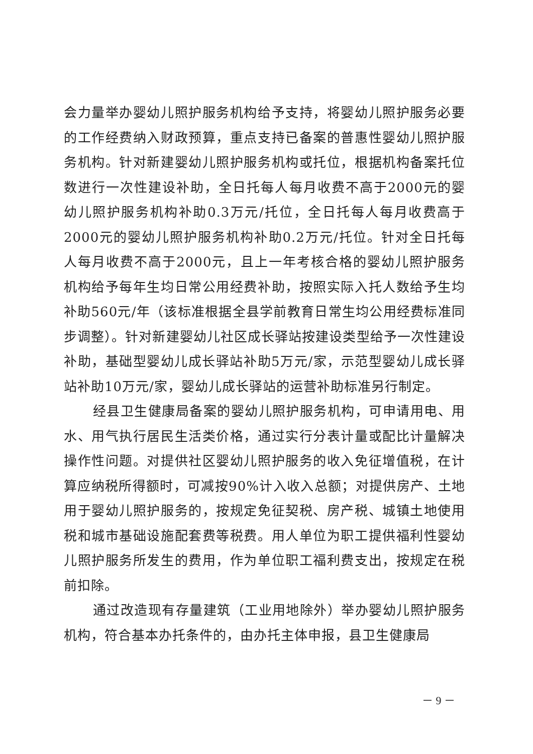会力量举办婴幼儿照护服务机构给予支持，将婴幼儿照护服务必要的工作经费纳入财政预算，重点支持已备案的普惠性婴幼儿照护服务机构。针对新建婴幼儿照护服务机构或托位，根据机构备案托位数进行一次性建设补助，全日托每人每月收费不高于2000元的婴幼儿照护服务机构补助0.3万元/托位，全日托每人每月收费高于2000元的婴幼儿照护服务机构补助0.2万元/托位。针对全日托每人每月收费不高于2000元，且上一年考核合格的婴幼儿照护服务机构给予每年生均日常公用经费补助，按照实际入托人数给予生均补助560元/年（该标准根据全县学前教育日常生均公用经费标准同步调整）。针对新建婴幼儿社区成长驿站按建设类型给予一次性建设补助，基础型婴幼儿成长驿站补助5万元/家，示范型婴幼儿成长驿站补助10万元/家，婴幼儿成长驿站的运营补助标准另行制定。
经县卫生健康局备案的婴幼儿照护服务机构，可申请用电、用水、用气执行居民生活类价格，通过实行分表计量或配比计量解决操作性问题。对提供社区婴幼儿照护服务的收入免征增值税，在计算应纳税所得额时，可减按90%计入收入总额；对提供房产、土地用于婴幼儿照护服务的，按规定免征契税、房产税、城镇土地使用税和城市基础设施配套费等税费。用人单位为职工提供福利性婴幼儿照护服务所发生的费用，作为单位职工福利费支出，按规定在税前扣除。
通过改造现有存量建筑（工业用地除外）举办婴幼儿照护服务机构，符合基本办托条件的，由办托主体申报，县卫生健康局
－ 9 －